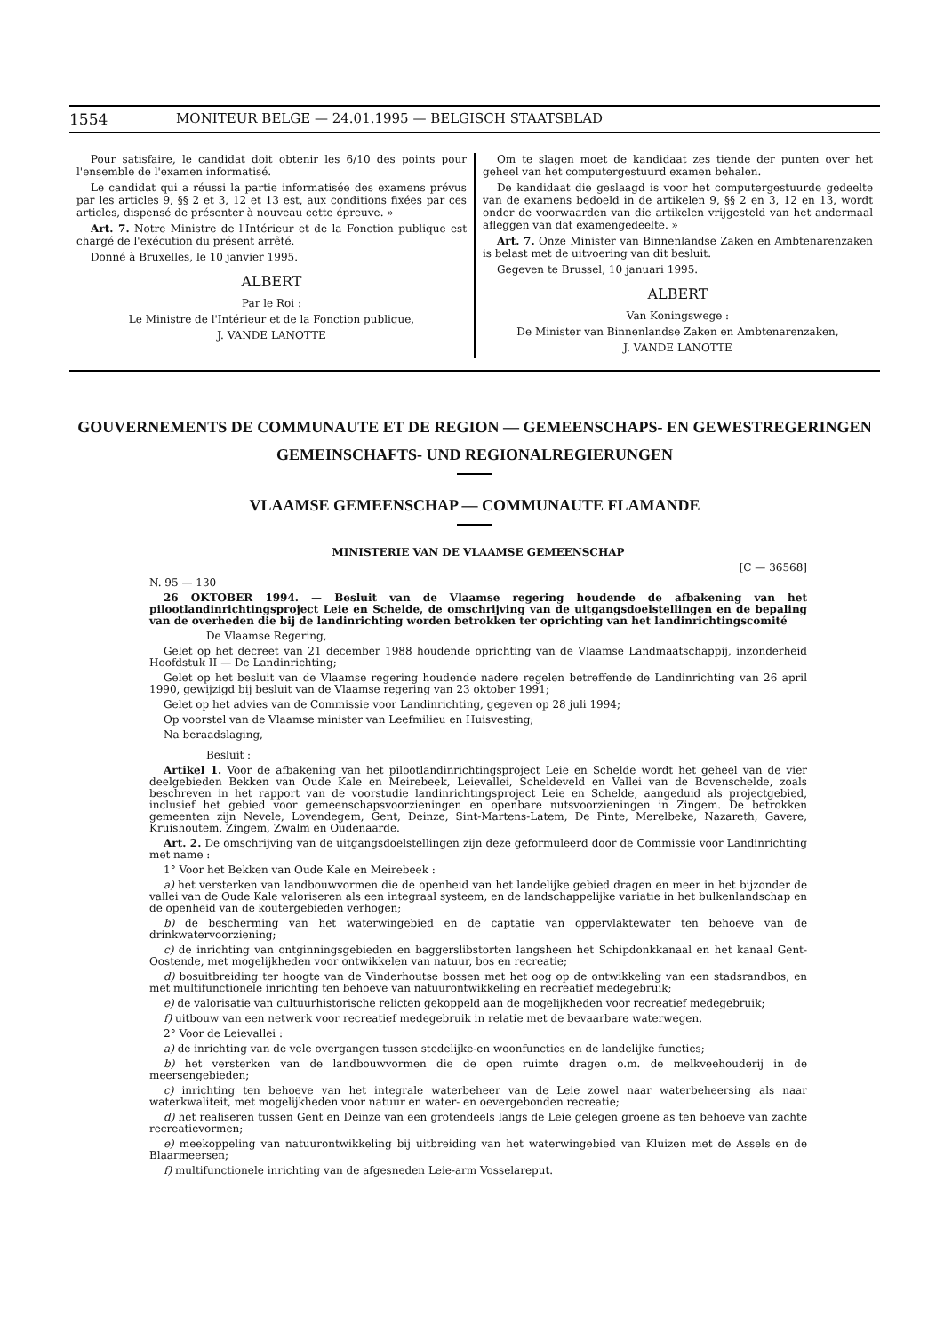1554 MONITEUR BELGE — 24.01.1995 — BELGISCH STAATSBLAD
Pour satisfaire, le candidat doit obtenir les 6/10 des points pour l'ensemble de l'examen informatisé.
Le candidat qui a réussi la partie informatisée des examens prévus par les articles 9, §§ 2 et 3, 12 et 13 est, aux conditions fixées par ces articles, dispensé de présenter à nouveau cette épreuve. »
Art. 7. Notre Ministre de l'Intérieur et de la Fonction publique est chargé de l'exécution du présent arrêté.
Donné à Bruxelles, le 10 janvier 1995.
ALBERT
Par le Roi :
Le Ministre de l'Intérieur et de la Fonction publique,
J. VANDE LANOTTE
Om te slagen moet de kandidaat zes tiende der punten over het geheel van het computergestuurd examen behalen.
De kandidaat die geslaagd is voor het computergestuurde gedeelte van de examens bedoeld in de artikelen 9, §§ 2 en 3, 12 en 13, wordt onder de voorwaarden van die artikelen vrijgesteld van het andermaal afleggen van dat examengedeelte. »
Art. 7. Onze Minister van Binnenlandse Zaken en Ambtenarenzaken is belast met de uitvoering van dit besluit.
Gegeven te Brussel, 10 januari 1995.
ALBERT
Van Koningswege :
De Minister van Binnenlandse Zaken en Ambtenarenzaken,
J. VANDE LANOTTE
GOUVERNEMENTS DE COMMUNAUTE ET DE REGION — GEMEENSCHAPS- EN GEWESTREGERINGEN
GEMEINSCHAFTS- UND REGIONALREGIERUNGEN
VLAAMSE GEMEENSCHAP — COMMUNAUTE FLAMANDE
MINISTERIE VAN DE VLAAMSE GEMEENSCHAP
[C — 36568]
N. 95 — 130
26 OKTOBER 1994. — Besluit van de Vlaamse regering houdende de afbakening van het pilootlandinrichtingsproject Leie en Schelde, de omschrijving van de uitgangsdoelstellingen en de bepaling van de overheden die bij de landinrichting worden betrokken ter oprichting van het landinrichtingscomité
De Vlaamse Regering,
Gelet op het decreet van 21 december 1988 houdende oprichting van de Vlaamse Landmaatschappij, inzonderheid Hoofdstuk II — De Landinrichting;
Gelet op het besluit van de Vlaamse regering houdende nadere regelen betreffende de Landinrichting van 26 april 1990, gewijzigd bij besluit van de Vlaamse regering van 23 oktober 1991;
Gelet op het advies van de Commissie voor Landinrichting, gegeven op 28 juli 1994;
Op voorstel van de Vlaamse minister van Leefmilieu en Huisvesting;
Na beraadslaging,
Besluit :
Artikel 1. Voor de afbakening van het pilootlandinrichtingsproject Leie en Schelde wordt het geheel van de vier deelgebieden Bekken van Oude Kale en Meirebeek, Leievallei, Scheldeveld en Vallei van de Bovenschelde, zoals beschreven in het rapport van de voorstudie landinrichtingsproject Leie en Schelde, aangeduid als projectgebied, inclusief het gebied voor gemeenschapsvoorzieningen en openbare nutsvoorzieningen in Zingem. De betrokken gemeenten zijn Nevele, Lovendegem, Gent, Deinze, Sint-Martens-Latem, De Pinte, Merelbeke, Nazareth, Gavere, Kruishoutem, Zingem, Zwalm en Oudenaarde.
Art. 2. De omschrijving van de uitgangsdoelstellingen zijn deze geformuleerd door de Commissie voor Landinrichting met name :
1° Voor het Bekken van Oude Kale en Meirebeek :
a) het versterken van landbouwvormen die de openheid van het landelijke gebied dragen en meer in het bijzonder de vallei van de Oude Kale valoriseren als een integraal systeem, en de landschappelijke variatie in het bulkenlandschap en de openheid van de koutergebieden verhogen;
b) de bescherming van het waterwingebied en de captatie van oppervlaktewater ten behoeve van de drinkwatervoorziening;
c) de inrichting van ontginningsgebieden en baggerslibstorten langsheen het Schipdonkkanaal en het kanaal Gent-Oostende, met mogelijkheden voor ontwikkelen van natuur, bos en recreatie;
d) bosuitbreiding ter hoogte van de Vinderhoutse bossen met het oog op de ontwikkeling van een stadsrandbos, en met multifunctionele inrichting ten behoeve van natuurontwikkeling en recreatief medegebruik;
e) de valorisatie van cultuurhistorische relicten gekoppeld aan de mogelijkheden voor recreatief medegebruik;
f) uitbouw van een netwerk voor recreatief medegebruik in relatie met de bevaarbare waterwegen.
2° Voor de Leievallei :
a) de inrichting van de vele overgangen tussen stedelijke-en woonfuncties en de landelijke functies;
b) het versterken van de landbouwvormen die de open ruimte dragen o.m. de melkveehouderij in de meersengebieden;
c) inrichting ten behoeve van het integrale waterbeheer van de Leie zowel naar waterbeheersing als naar waterkwaliteit, met mogelijkheden voor natuur en water- en oevergebonden recreatie;
d) het realiseren tussen Gent en Deinze van een grotendeels langs de Leie gelegen groene as ten behoeve van zachte recreatievormen;
e) meekoppeling van natuurontwikkeling bij uitbreiding van het waterwingebied van Kluizen met de Assels en de Blaarmeersen;
f) multifunctionele inrichting van de afgesneden Leie-arm Vosselareput.